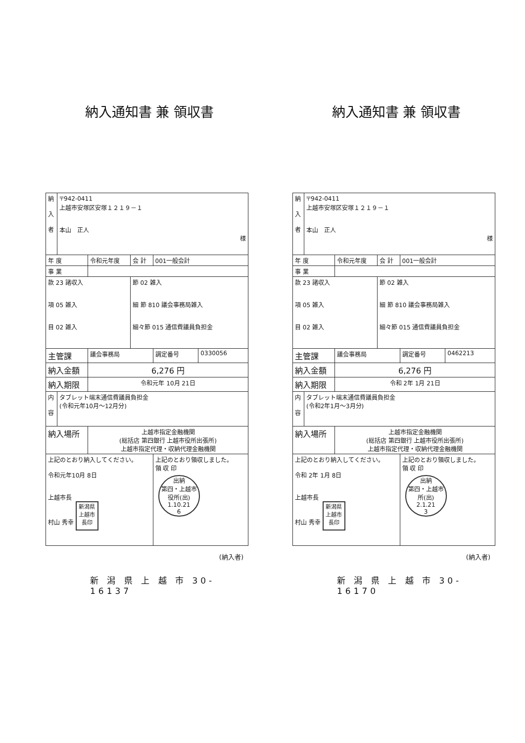納入通知書 兼 領収書
| 納 入 者 | 〒942-0411 上越市安塚区安塚１２１９－１ 本山 正人 様 | | | | |
| 年 度 | | 令和元年度 | 会 計 | 001一般会計 | |
| 事 業 | | | | | |
| 款 23 諸収入 項 05 雑入 目 02 雑入 | | | 節 02 雑入 細 節 810 議会事務局雑入 細々節 015 通信費議員負担金 | | |
| 主管課 | | 議会事務局 | | 調定番号 | 0330056 |
| 納入金額 | | 6,276 円 | | | |
| 納入期限 | | 令和元年 10月 21日 | | | |
| 内 容 | タブレット端末通信費議員負担金 (令和元年10月～12月分) | | | | |
| 納入場所 | | 上越市指定金融機関 (総括店 第四銀行 上越市役所出張所) 上越市指定代理・収納代理金融機関 | | | |
| 上記のとおり納入してください。 令和元年10月 8日 上越市長 村山 秀幸 新潟県上越市長印 | | | | 上記のとおり領収しました。 領 収 印 出納 第四・上越市役所(出) 1.10.21 6 | |
(納入者)
新 潟 県 上 越 市 30-16137
納入通知書 兼 領収書
| 納 入 者 | 〒942-0411 上越市安塚区安塚１２１９－１ 本山 正人 様 | | | | |
| 年 度 | | 令和元年度 | 会 計 | 001一般会計 | |
| 事 業 | | | | | |
| 款 23 諸収入 項 05 雑入 目 02 雑入 | | | 節 02 雑入 細 節 810 議会事務局雑入 細々節 015 通信費議員負担金 | | |
| 主管課 | | 議会事務局 | | 調定番号 | 0462213 |
| 納入金額 | | 6,276 円 | | | |
| 納入期限 | | 令和 2年 1月 21日 | | | |
| 内 容 | タブレット端末通信費議員負担金 (令和2年1月～3月分) | | | | |
| 納入場所 | | 上越市指定金融機関 (総括店 第四銀行 上越市役所出張所) 上越市指定代理・収納代理金融機関 | | | |
| 上記のとおり納入してください。 令和 2年 1月 8日 上越市長 村山 秀幸 新潟県上越市長印 | | | | 上記のとおり領収しました。 領 収 印 出納 第四・上越市 所(出) 2.1.21 3 | |
(納入者)
新 潟 県 上 越 市 30-16170